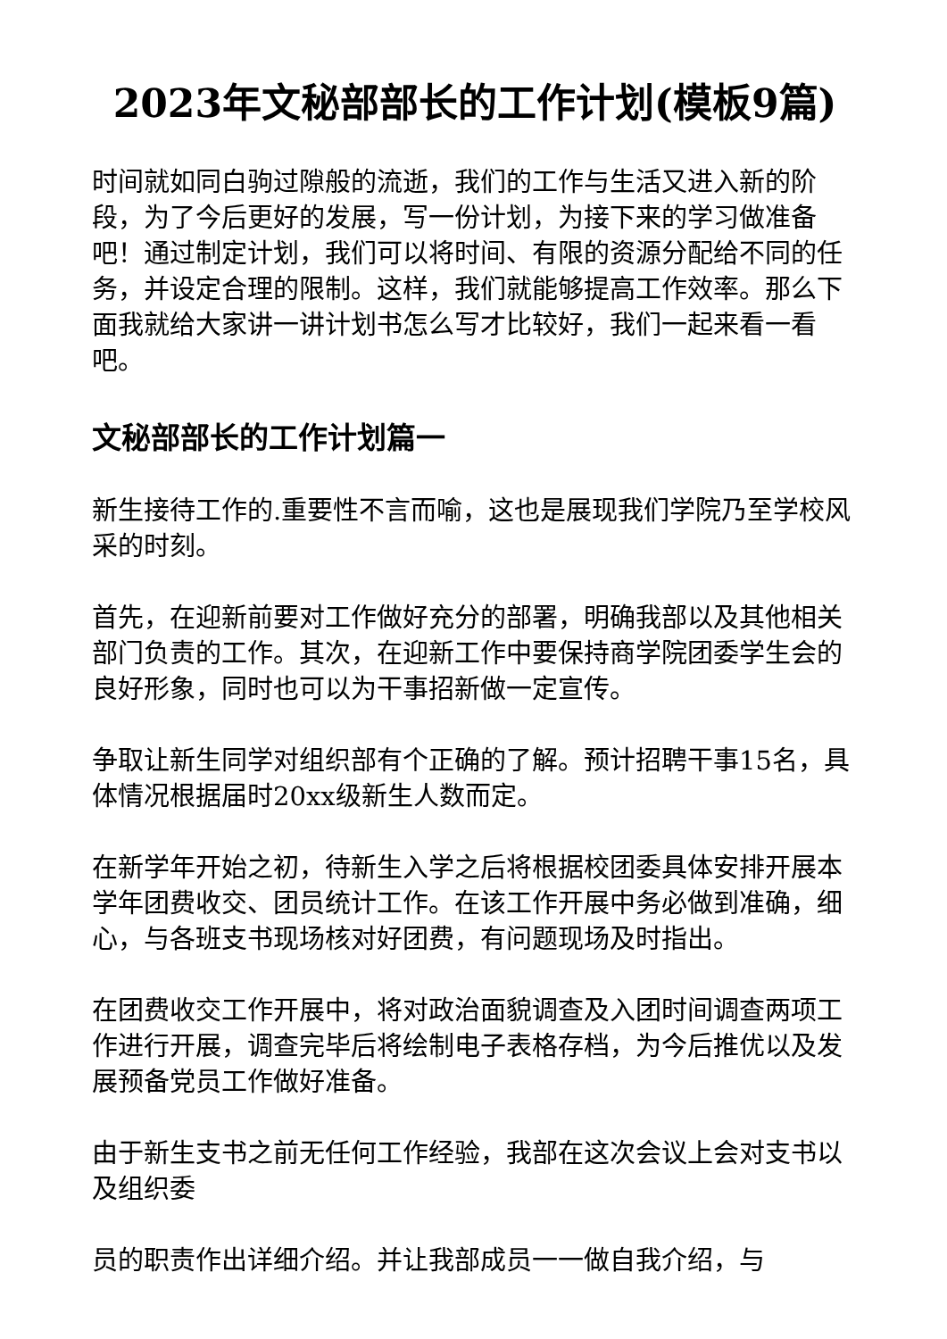2023年文秘部部长的工作计划(模板9篇)
时间就如同白驹过隙般的流逝，我们的工作与生活又进入新的阶段，为了今后更好的发展，写一份计划，为接下来的学习做准备吧！通过制定计划，我们可以将时间、有限的资源分配给不同的任务，并设定合理的限制。这样，我们就能够提高工作效率。那么下面我就给大家讲一讲计划书怎么写才比较好，我们一起来看一看吧。
文秘部部长的工作计划篇一
新生接待工作的.重要性不言而喻，这也是展现我们学院乃至学校风采的时刻。
首先，在迎新前要对工作做好充分的部署，明确我部以及其他相关部门负责的工作。其次，在迎新工作中要保持商学院团委学生会的良好形象，同时也可以为干事招新做一定宣传。
争取让新生同学对组织部有个正确的了解。预计招聘干事15名，具体情况根据届时20xx级新生人数而定。
在新学年开始之初，待新生入学之后将根据校团委具体安排开展本学年团费收交、团员统计工作。在该工作开展中务必做到准确，细心，与各班支书现场核对好团费，有问题现场及时指出。
在团费收交工作开展中，将对政治面貌调查及入团时间调查两项工作进行开展，调查完毕后将绘制电子表格存档，为今后推优以及发展预备党员工作做好准备。
由于新生支书之前无任何工作经验，我部在这次会议上会对支书以及组织委
员的职责作出详细介绍。并让我部成员一一做自我介绍，与